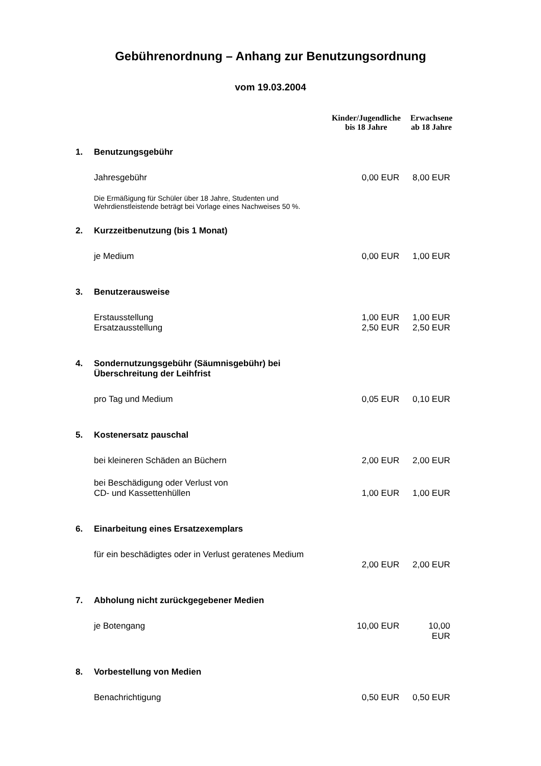Gebührenordnung – Anhang zur Benutzungsordnung
vom 19.03.2004
| | | Kinder/Jugendliche bis 18 Jahre | Erwachsene ab 18 Jahre |
| --- | --- | --- | --- |
| 1. | Benutzungsgebühr | | |
| | Jahresgebühr | 0,00 EUR | 8,00 EUR |
| | Die Ermäßigung für Schüler über 18 Jahre, Studenten und Wehrdienstleistende beträgt bei Vorlage eines Nachweises 50 %. | | |
| 2. | Kurzzeitbenutzung (bis 1 Monat) | | |
| | je Medium | 0,00 EUR | 1,00 EUR |
| 3. | Benutzerausweise | | |
| | Erstausstellung Ersatzausstellung | 1,00 EUR 2,50 EUR | 1,00 EUR 2,50 EUR |
| 4. | Sondernutzungsgebühr (Säumnisgebühr) bei Überschreitung der Leihfrist | | |
| | pro Tag und Medium | 0,05 EUR | 0,10 EUR |
| 5. | Kostenersatz pauschal | | |
| | bei kleineren Schäden an Büchern | 2,00 EUR | 2,00 EUR |
| | bei Beschädigung oder Verlust von CD- und Kassettenhüllen | 1,00 EUR | 1,00 EUR |
| 6. | Einarbeitung eines Ersatzexemplars | | |
| | für ein beschädigtes oder in Verlust geratenes Medium | 2,00 EUR | 2,00 EUR |
| 7. | Abholung nicht zurückgegebener Medien | | |
| | je Botengang | 10,00 EUR | 10,00 EUR |
| 8. | Vorbestellung von Medien | | |
| | Benachrichtigung | 0,50 EUR | 0,50 EUR |